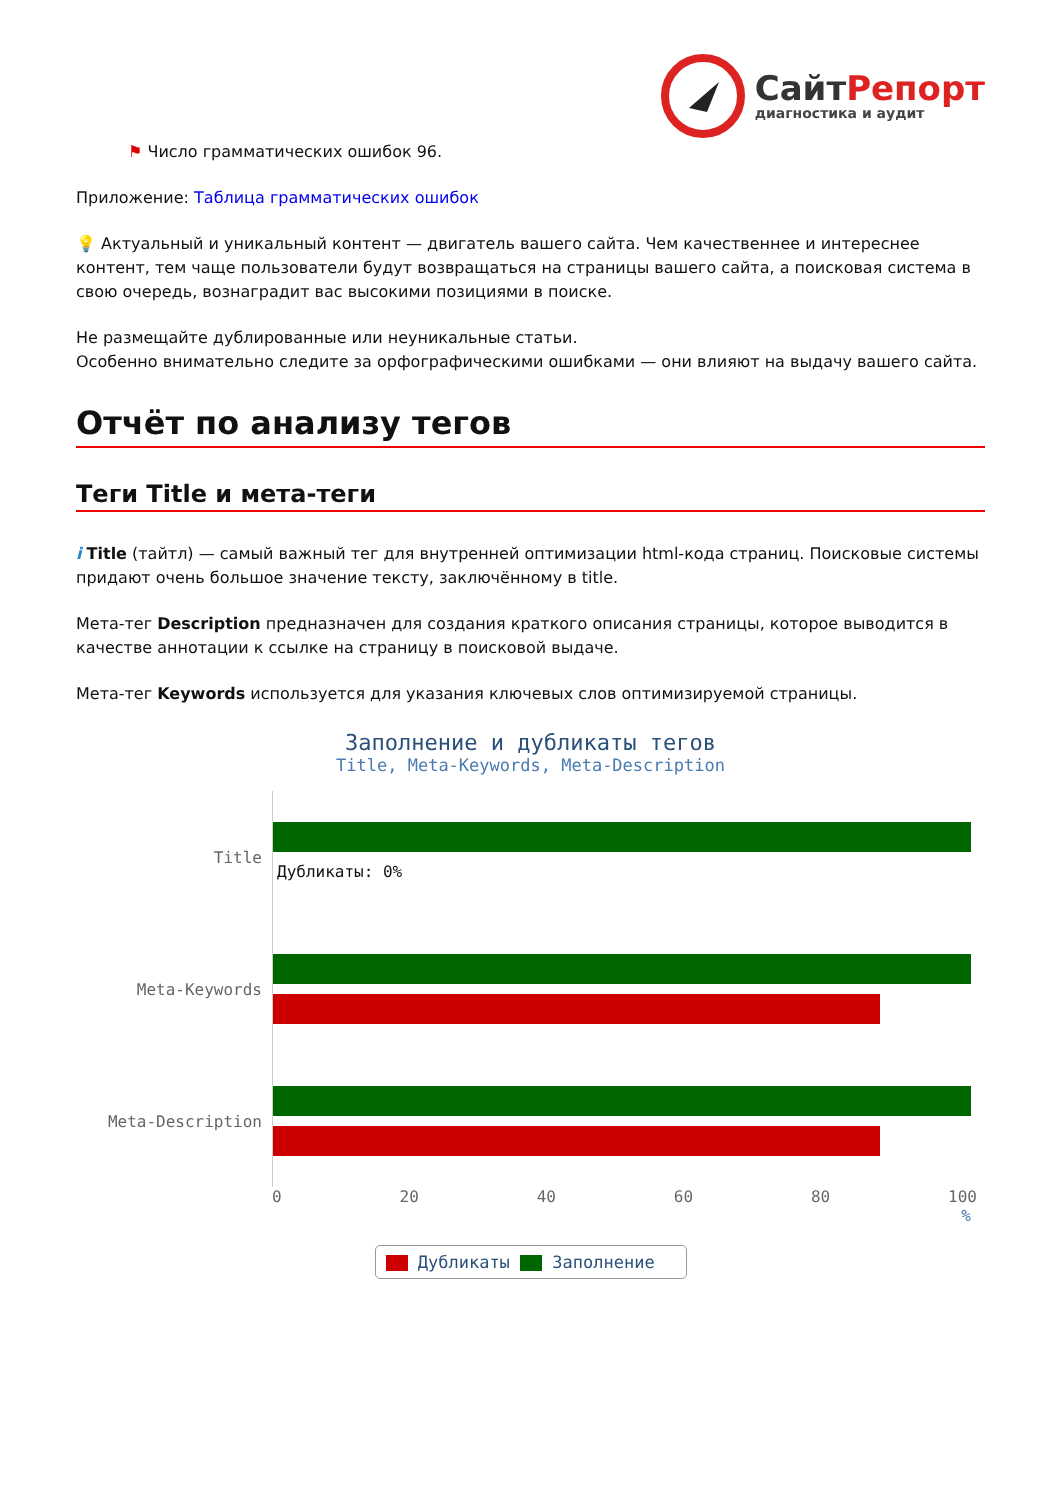СайтРепорт
диагностика и аудит
⚑ Число грамматических ошибок 96.
Приложение: Таблица грамматических ошибок
💡 Актуальный и уникальный контент — двигатель вашего сайта. Чем качественнее и интереснее контент, тем чаще пользователи будут возвращаться на страницы вашего сайта, а поисковая система в свою очередь, вознаградит вас высокими позициями в поиске.
Не размещайте дублированные или неуникальные статьи.
Особенно внимательно следите за орфографическими ошибками — они влияют на выдачу вашего сайта.
Отчёт по анализу тегов
Теги Title и мета-теги
i Title (тайтл) — самый важный тег для внутренней оптимизации html-кода страниц. Поисковые системы придают очень большое значение тексту, заключённому в title.
Мета-тег Description предназначен для создания краткого описания страницы, которое выводится в качестве аннотации к ссылке на страницу в поисковой выдаче.
Мета-тег Keywords используется для указания ключевых слов оптимизируемой страницы.
Заполнение и дубликаты тегов
Title, Meta-Keywords, Meta-Description
Title
Дубликаты: 0%
Meta-Keywords
Meta-Description
0 20 40 60 80 100
%
Дубликаты Заполнение